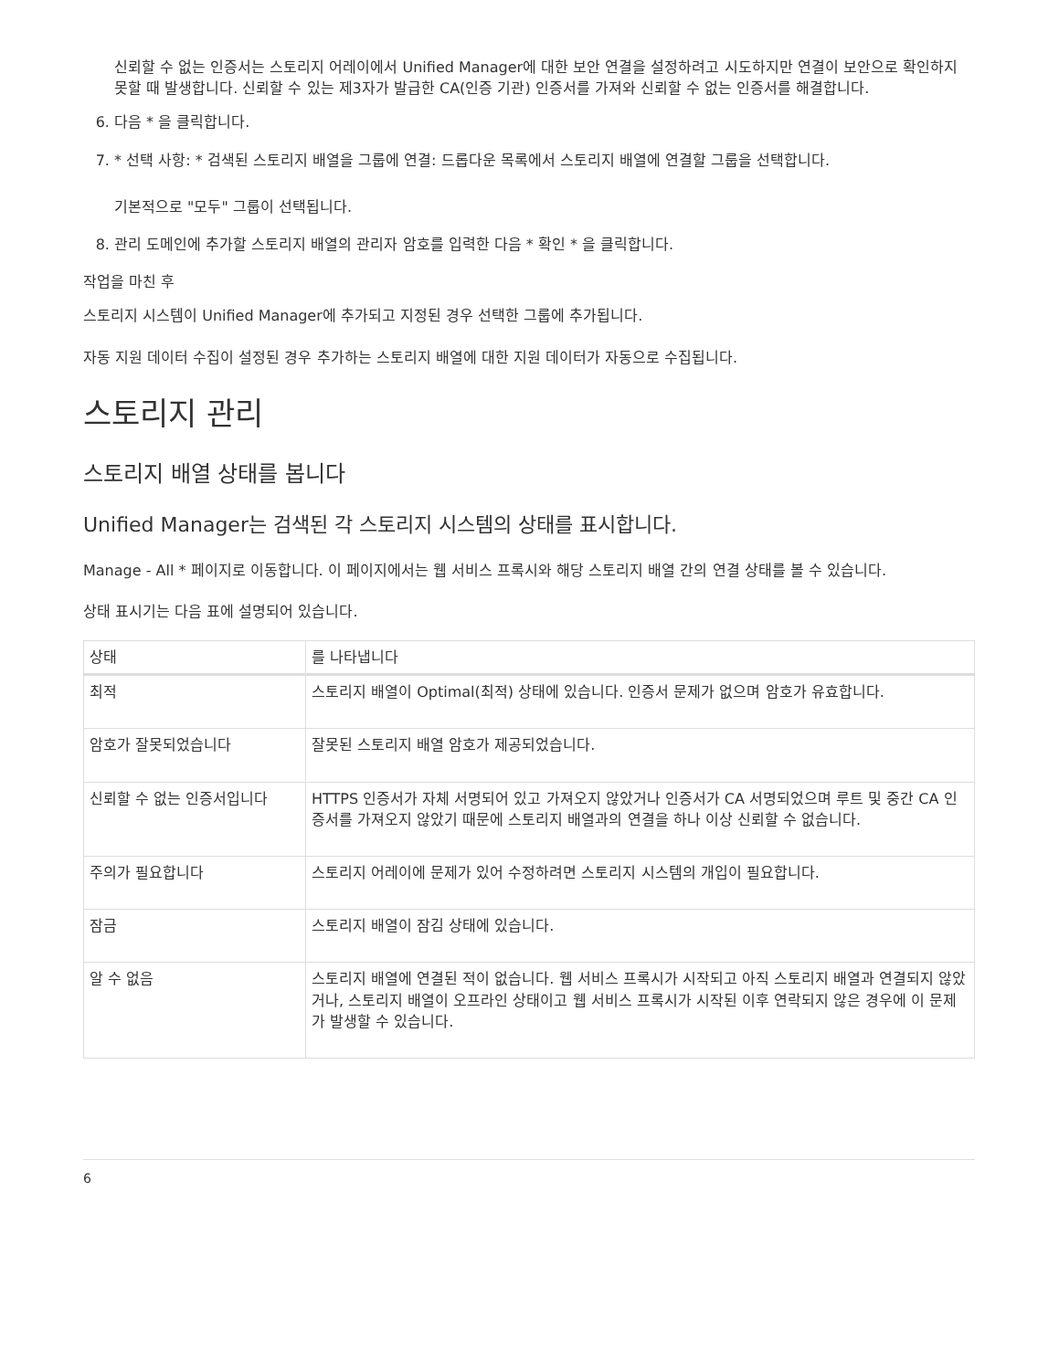신뢰할 수 없는 인증서는 스토리지 어레이에서 Unified Manager에 대한 보안 연결을 설정하려고 시도하지만 연결이 보안으로 확인하지 못할 때 발생합니다. 신뢰할 수 있는 제3자가 발급한 CA(인증 기관) 인증서를 가져와 신뢰할 수 없는 인증서를 해결합니다.
6. 다음 * 을 클릭합니다.
7. * 선택 사항: * 검색된 스토리지 배열을 그룹에 연결: 드롭다운 목록에서 스토리지 배열에 연결할 그룹을 선택합니다.
기본적으로 "모두" 그룹이 선택됩니다.
8. 관리 도메인에 추가할 스토리지 배열의 관리자 암호를 입력한 다음 * 확인 * 을 클릭합니다.
작업을 마친 후
스토리지 시스템이 Unified Manager에 추가되고 지정된 경우 선택한 그룹에 추가됩니다.
자동 지원 데이터 수집이 설정된 경우 추가하는 스토리지 배열에 대한 지원 데이터가 자동으로 수집됩니다.
스토리지 관리
스토리지 배열 상태를 봅니다
Unified Manager는 검색된 각 스토리지 시스템의 상태를 표시합니다.
Manage - All * 페이지로 이동합니다. 이 페이지에서는 웹 서비스 프록시와 해당 스토리지 배열 간의 연결 상태를 볼 수 있습니다.
상태 표시기는 다음 표에 설명되어 있습니다.
| 상태 | 를 나타냅니다 |
| --- | --- |
| 최적 | 스토리지 배열이 Optimal(최적) 상태에 있습니다. 인증서 문제가 없으며 암호가 유효합니다. |
| 암호가 잘못되었습니다 | 잘못된 스토리지 배열 암호가 제공되었습니다. |
| 신뢰할 수 없는 인증서입니다 | HTTPS 인증서가 자체 서명되어 있고 가져오지 않았거나 인증서가 CA 서명되었으며 루트 및 중간 CA 인증서를 가져오지 않았기 때문에 스토리지 배열과의 연결을 하나 이상 신뢰할 수 없습니다. |
| 주의가 필요합니다 | 스토리지 어레이에 문제가 있어 수정하려면 스토리지 시스템의 개입이 필요합니다. |
| 잠금 | 스토리지 배열이 잠김 상태에 있습니다. |
| 알 수 없음 | 스토리지 배열에 연결된 적이 없습니다. 웹 서비스 프록시가 시작되고 아직 스토리지 배열과 연결되지 않았거나, 스토리지 배열이 오프라인 상태이고 웹 서비스 프록시가 시작된 이후 연락되지 않은 경우에 이 문제가 발생할 수 있습니다. |
6